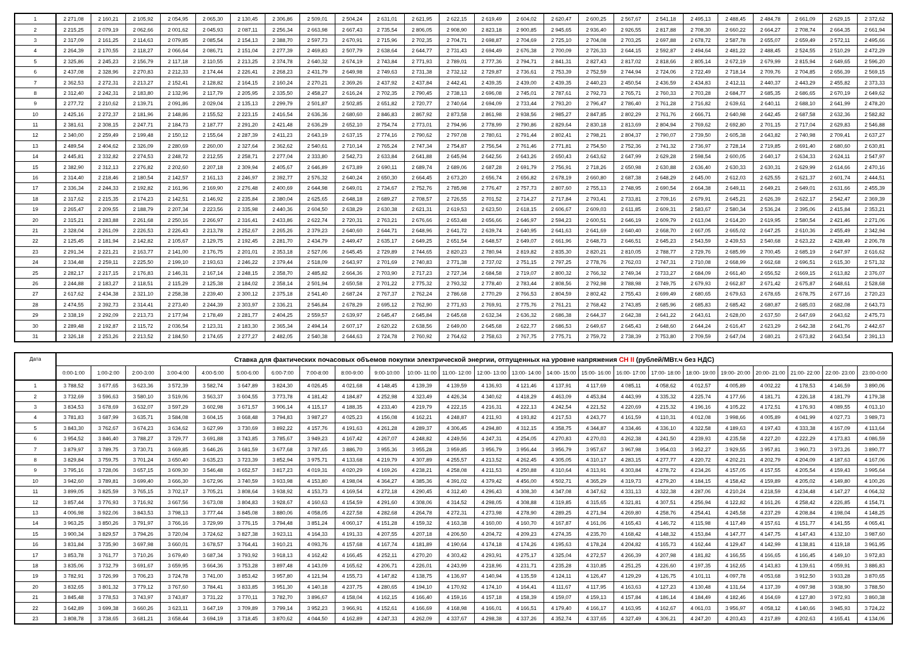| 1 | 2 271,08 | 2 160,21 | 2 105,92 | 2 054,95 | 2 065,30 | 2 130,45 | 2 306,86 | 2 509,01 | 2 504,24 | 2 631,01 | 2 621,95 | 2 622,15 | 2 619,49 | 2 604,02 | 2 620,47 | 2 600,25 | 2 567,67 | 2 541,18 | 2 495,13 | 2 488,45 | 2 484,78 | 2 661,09 | 2 629,15 | 2 372,62 |
| 2 | 2 215,25 | 2 079,19 | 2 062,66 | 2 001,62 | 2 045,93 | 2 087,11 | 2 256,34 | 2 663,98 | 2 667,43 | 2 735,54 | 2 806,05 | 2 908,90 | 2 823,18 | 2 900,85 | 2 945,65 | 2 936,40 | 2 926,55 | 2 817,88 | 2 708,30 | 2 660,22 | 2 664,27 | 2 708,74 | 2 664,35 | 2 661,94 |
| 3 | 2 317,09 | 2 161,25 | 2 114,63 | 2 079,85 | 2 085,54 | 2 154,13 | 2 388,70 | 2 597,73 | 2 670,91 | 2 715,96 | 2 702,35 | 2 704,71 | 2 698,87 | 2 704,69 | 2 725,10 | 2 704,08 | 2 703,25 | 2 697,88 | 2 678,72 | 2 587,78 | 2 655,07 | 2 659,49 | 2 572,11 | 2 495,66 |
| 4 | 2 264,39 | 2 170,55 | 2 118,27 | 2 066,64 | 2 086,71 | 2 151,04 | 2 277,39 | 2 469,83 | 2 507,79 | 2 638,64 | 2 644,77 | 2 731,43 | 2 694,49 | 2 676,38 | 2 700,09 | 2 726,33 | 2 644,15 | 2 592,87 | 2 494,64 | 2 481,22 | 2 488,45 | 2 524,55 | 2 510,29 | 2 472,29 |
| 5 | 2 325,86 | 2 245,23 | 2 156,79 | 2 117,18 | 2 110,55 | 2 213,25 | 2 374,78 | 2 640,32 | 2 674,19 | 2 743,84 | 2 771,93 | 2 789,01 | 2 777,36 | 2 794,71 | 2 841,31 | 2 827,43 | 2 817,02 | 2 818,66 | 2 805,14 | 2 672,19 | 2 679,99 | 2 815,94 | 2 649,65 | 2 596,20 |
| 6 | 2 437,08 | 2 328,96 | 2 270,83 | 2 212,33 | 2 174,44 | 2 226,41 | 2 268,23 | 2 431,79 | 2 649,98 | 2 749,63 | 2 731,38 | 2 732,12 | 2 729,87 | 2 736,61 | 2 753,39 | 2 752,59 | 2 744,94 | 2 724,06 | 2 722,49 | 2 718,14 | 2 709,76 | 2 704,85 | 2 656,39 | 2 569,15 |
| 7 | 2 362,53 | 2 272,31 | 2 213,27 | 2 152,41 | 2 128,82 | 2 164,15 | 2 160,24 | 2 270,21 | 2 369,26 | 2 437,92 | 2 437,84 | 2 442,41 | 2 439,35 | 2 439,00 | 2 439,35 | 2 440,23 | 2 450,54 | 2 436,59 | 2 434,83 | 2 412,11 | 2 440,37 | 2 443,29 | 2 455,82 | 2 373,33 |
| 8 | 2 312,40 | 2 242,31 | 2 183,80 | 2 132,96 | 2 117,79 | 2 205,95 | 2 335,50 | 2 458,27 | 2 616,24 | 2 702,35 | 2 790,45 | 2 738,13 | 2 696,08 | 2 745,01 | 2 787,61 | 2 792,73 | 2 765,71 | 2 760,33 | 2 703,28 | 2 684,77 | 2 685,35 | 2 686,65 | 2 670,19 | 2 649,62 |
| 9 | 2 277,72 | 2 210,62 | 2 139,71 | 2 091,86 | 2 029,04 | 2 135,13 | 2 299,79 | 2 501,87 | 2 502,85 | 2 651,82 | 2 720,77 | 2 740,64 | 2 694,09 | 2 733,44 | 2 793,20 | 2 796,47 | 2 786,40 | 2 761,28 | 2 716,82 | 2 639,61 | 2 640,11 | 2 688,10 | 2 641,99 | 2 478,20 |
| 10 | 2 425,16 | 2 272,37 | 2 181,96 | 2 148,86 | 2 155,52 | 2 223,15 | 2 416,54 | 2 636,36 | 2 680,60 | 2 846,83 | 2 867,92 | 2 873,58 | 2 861,98 | 2 938,56 | 2 985,27 | 2 847,85 | 2 802,29 | 2 761,76 | 2 666,71 | 2 640,98 | 2 642,45 | 2 687,58 | 2 632,36 | 2 582,82 |
| 11 | 2 381,61 | 2 308,15 | 2 247,71 | 2 184,73 | 2 187,77 | 2 291,20 | 2 421,48 | 2 636,29 | 2 652,10 | 2 754,74 | 2 773,01 | 2 794,96 | 2 778,99 | 2 790,86 | 2 829,64 | 2 830,18 | 2 813,69 | 2 804,94 | 2 769,62 | 2 692,80 | 2 701,15 | 2 717,04 | 2 629,83 | 2 546,88 |
| 12 | 2 340,00 | 2 259,49 | 2 199,48 | 2 150,12 | 2 155,64 | 2 287,39 | 2 411,23 | 2 643,19 | 2 637,15 | 2 774,16 | 2 790,62 | 2 797,08 | 2 780,61 | 2 791,44 | 2 802,41 | 2 798,21 | 2 804,37 | 2 790,07 | 2 739,50 | 2 605,38 | 2 643,82 | 2 740,98 | 2 709,41 | 2 637,27 |
| 13 | 2 489,54 | 2 404,62 | 2 326,09 | 2 280,69 | 2 260,00 | 2 327,64 | 2 362,62 | 2 540,61 | 2 710,14 | 2 765,24 | 2 747,34 | 2 754,87 | 2 756,54 | 2 761,46 | 2 771,81 | 2 754,50 | 2 752,36 | 2 741,32 | 2 736,97 | 2 728,14 | 2 719,85 | 2 691,40 | 2 680,60 | 2 630,81 |
| 14 | 2 445,81 | 2 332,82 | 2 274,53 | 2 248,72 | 2 212,55 | 2 258,71 | 2 277,04 | 2 333,80 | 2 542,73 | 2 633,84 | 2 641,88 | 2 645,94 | 2 642,56 | 2 643,26 | 2 650,43 | 2 643,62 | 2 647,99 | 2 629,28 | 2 598,54 | 2 600,05 | 2 640,17 | 2 634,33 | 2 624,11 | 2 547,97 |
| 15 | 2 382,90 | 2 312,13 | 2 276,82 | 2 202,60 | 2 207,18 | 2 309,94 | 2 405,67 | 2 646,89 | 2 673,89 | 2 690,11 | 2 689,74 | 2 689,06 | 2 687,28 | 2 691,79 | 2 756,91 | 2 718,26 | 2 650,98 | 2 630,88 | 2 636,40 | 2 630,33 | 2 630,31 | 2 629,99 | 2 614,66 | 2 470,16 |
| 16 | 2 314,40 | 2 218,46 | 2 180,54 | 2 142,57 | 2 161,13 | 2 246,97 | 2 392,77 | 2 576,32 | 2 640,24 | 2 650,30 | 2 664,45 | 2 673,20 | 2 656,74 | 2 656,82 | 2 678,19 | 2 660,80 | 2 687,38 | 2 648,29 | 2 645,00 | 2 612,03 | 2 625,55 | 2 621,37 | 2 601,74 | 2 444,51 |
| 17 | 2 336,34 | 2 244,33 | 2 192,82 | 2 161,96 | 2 169,90 | 2 276,48 | 2 400,69 | 2 644,98 | 2 649,01 | 2 734,67 | 2 752,76 | 2 785,98 | 2 776,47 | 2 757,73 | 2 807,60 | 2 755,13 | 2 748,95 | 2 690,54 | 2 664,38 | 2 649,11 | 2 649,21 | 2 649,01 | 2 631,66 | 2 455,39 |
| 18 | 2 317,62 | 2 215,35 | 2 174,23 | 2 142,51 | 2 146,92 | 2 235,84 | 2 380,04 | 2 625,65 | 2 648,18 | 2 689,27 | 2 708,57 | 2 726,55 | 2 701,52 | 2 714,27 | 2 717,84 | 2 793,41 | 2 733,81 | 2 709,16 | 2 679,91 | 2 645,21 | 2 626,39 | 2 622,17 | 2 542,47 | 2 369,39 |
| 19 | 2 265,47 | 2 209,55 | 2 188,79 | 2 207,34 | 2 223,56 | 2 335,98 | 2 440,36 | 2 604,50 | 2 638,29 | 2 630,38 | 2 621,31 | 2 619,53 | 2 623,50 | 2 618,15 | 2 606,67 | 2 609,03 | 2 611,85 | 2 609,31 | 2 583,67 | 2 580,34 | 2 536,24 | 2 395,06 | 2 415,84 | 2 353,21 |
| 20 | 2 315,21 | 2 283,88 | 2 261,68 | 2 250,16 | 2 266,97 | 2 316,41 | 2 433,86 | 2 622,74 | 2 720,31 | 2 763,21 | 2 676,66 | 2 653,48 | 2 656,66 | 2 646,97 | 2 594,23 | 2 600,51 | 2 646,19 | 2 609,79 | 2 613,04 | 2 614,20 | 2 619,95 | 2 580,54 | 2 421,46 | 2 271,06 |
| 21 | 2 328,04 | 2 261,09 | 2 226,53 | 2 226,43 | 2 213,78 | 2 252,67 | 2 265,26 | 2 379,23 | 2 640,60 | 2 644,71 | 2 648,96 | 2 641,72 | 2 639,74 | 2 640,95 | 2 641,63 | 2 641,69 | 2 640,40 | 2 668,70 | 2 667,05 | 2 665,02 | 2 647,25 | 2 610,36 | 2 455,49 | 2 342,94 |
| 22 | 2 125,45 | 2 181,94 | 2 142,82 | 2 105,67 | 2 129,75 | 2 192,45 | 2 281,70 | 2 434,79 | 2 449,47 | 2 635,17 | 2 649,25 | 2 651,54 | 2 648,57 | 2 649,07 | 2 661,96 | 2 648,73 | 2 646,51 | 2 645,23 | 2 543,59 | 2 439,53 | 2 540,68 | 2 623,22 | 2 428,49 | 2 206,78 |
| 23 | 2 291,34 | 2 221,21 | 2 163,77 | 2 141,00 | 2 176,75 | 2 201,01 | 2 353,18 | 2 527,06 | 2 645,45 | 2 729,89 | 2 744,65 | 2 820,23 | 2 780,94 | 2 819,82 | 2 835,30 | 2 820,21 | 2 810,05 | 2 788,77 | 2 729,76 | 2 685,99 | 2 700,45 | 2 685,19 | 2 647,97 | 2 616,62 |
| 24 | 2 334,48 | 2 259,11 | 2 225,50 | 2 199,10 | 2 193,63 | 2 246,22 | 2 379,44 | 2 518,09 | 2 643,97 | 2 701,69 | 2 740,83 | 2 771,38 | 2 737,02 | 2 751,15 | 2 797,25 | 2 778,76 | 2 762,03 | 2 747,31 | 2 710,08 | 2 668,99 | 2 662,68 | 2 696,51 | 2 615,30 | 2 571,32 |
| 25 | 2 282,17 | 2 217,15 | 2 176,83 | 2 146,31 | 2 167,14 | 2 248,15 | 2 358,70 | 2 485,82 | 2 664,36 | 2 703,90 | 2 717,23 | 2 727,34 | 2 684,58 | 2 719,07 | 2 800,32 | 2 766,32 | 2 749,34 | 2 733,27 | 2 684,09 | 2 661,40 | 2 656,52 | 2 669,15 | 2 613,82 | 2 376,07 |
| 26 | 2 244,88 | 2 183,27 | 2 118,51 | 2 115,29 | 2 125,38 | 2 184,02 | 2 358,14 | 2 501,94 | 2 650,58 | 2 701,22 | 2 775,32 | 2 793,32 | 2 778,40 | 2 783,44 | 2 808,56 | 2 792,98 | 2 788,98 | 2 749,75 | 2 679,93 | 2 662,87 | 2 671,42 | 2 675,87 | 2 648,61 | 2 528,68 |
| 27 | 2 617,62 | 2 434,38 | 2 321,10 | 2 258,38 | 2 239,40 | 2 300,12 | 2 375,18 | 2 541,40 | 2 687,24 | 2 767,37 | 2 762,24 | 2 786,68 | 2 770,29 | 2 766,53 | 2 804,59 | 2 802,42 | 2 755,43 | 2 699,49 | 2 680,65 | 2 679,63 | 2 678,65 | 2 678,75 | 2 677,16 | 2 720,23 |
| 28 | 2 474,55 | 2 392,73 | 2 314,41 | 2 273,40 | 2 244,39 | 2 303,97 | 2 336,21 | 2 546,84 | 2 678,29 | 2 695,12 | 2 762,90 | 2 771,93 | 2 769,91 | 2 775,76 | 2 761,21 | 2 768,42 | 2 743,85 | 2 685,96 | 2 685,83 | 2 685,42 | 2 680,87 | 2 685,03 | 2 682,08 | 2 643,73 |
| 29 | 2 338,19 | 2 292,09 | 2 213,73 | 2 177,94 | 2 178,49 | 2 281,77 | 2 404,25 | 2 559,57 | 2 639,97 | 2 645,47 | 2 645,84 | 2 645,68 | 2 632,34 | 2 636,32 | 2 686,38 | 2 644,37 | 2 642,38 | 2 641,22 | 2 643,61 | 2 628,00 | 2 637,50 | 2 647,69 | 2 643,62 | 2 475,73 |
| 30 | 2 289,48 | 2 192,87 | 2 115,72 | 2 036,54 | 2 123,31 | 2 183,30 | 2 365,34 | 2 494,14 | 2 607,17 | 2 620,22 | 2 638,56 | 2 649,00 | 2 645,68 | 2 622,77 | 2 686,53 | 2 649,67 | 2 645,43 | 2 648,60 | 2 644,24 | 2 616,47 | 2 623,29 | 2 642,38 | 2 641,76 | 2 442,67 |
| 31 | 2 326,18 | 2 253,26 | 2 213,52 | 2 184,50 | 2 174,65 | 2 277,27 | 2 482,05 | 2 540,38 | 2 644,63 | 2 724,78 | 2 760,92 | 2 764,62 | 2 758,63 | 2 767,75 | 2 775,71 | 2 759,72 | 2 738,39 | 2 753,80 | 2 709,59 | 2 647,04 | 2 680,21 | 2 673,82 | 2 643,54 | 2 391,13 |
| Дата | Ставка для фактических почасовых объемов покупки электрической энергии, отпущенных на уровне напряжения СН II (рублей/МВт.ч без НДС) | | | | | | | | | | | | | | | | | | | | | | | |
| --- | --- | --- | --- | --- | --- | --- | --- | --- | --- | --- | --- | --- | --- | --- | --- | --- | --- | --- | --- | --- | --- | --- | --- | --- |
| | 0:00-1:00 | 1:00-2:00 | 2:00-3:00 | 3:00-4:00 | 4:00-5:00 | 5:00-6:00 | 6:00-7:00 | 7:00-8:00 | 8:00-9:00 | 9:00-10:00 | 10:00- 11:00 | 11:00- 12:00 | 12:00- 13:00 | 13:00- 14:00 | 14:00- 15:00 | 15:00- 16:00 | 16:00- 17:00 | 17:00- 18:00 | 18:00- 19:00 | 19:00- 20:00 | 20:00- 21:00 | 21:00- 22:00 | 22:00- 23:00 | 23:00-0:00 |
| 1 | 3 788,52 | 3 677,65 | 3 623,36 | 3 572,39 | 3 582,74 | 3 647,89 | 3 824,30 | 4 026,45 | 4 021,68 | 4 148,45 | 4 139,39 | 4 139,59 | 4 136,93 | 4 121,46 | 4 137,91 | 4 117,69 | 4 085,11 | 4 058,62 | 4 012,57 | 4 005,89 | 4 002,22 | 4 178,53 | 4 146,59 | 3 890,06 |
| 2 | 3 732,69 | 3 596,63 | 3 580,10 | 3 519,06 | 3 563,37 | 3 604,55 | 3 773,78 | 4 181,42 | 4 184,87 | 4 252,98 | 4 323,49 | 4 426,34 | 4 340,62 | 4 418,29 | 4 463,09 | 4 453,84 | 4 443,99 | 4 335,32 | 4 225,74 | 4 177,66 | 4 181,71 | 4 226,18 | 4 181,79 | 4 179,38 |
| 3 | 3 834,53 | 3 678,69 | 3 632,07 | 3 597,29 | 3 602,98 | 3 671,57 | 3 906,14 | 4 115,17 | 4 188,35 | 4 233,40 | 4 219,79 | 4 222,15 | 4 216,31 | 4 222,13 | 4 242,54 | 4 221,52 | 4 220,69 | 4 215,32 | 4 196,16 | 4 105,22 | 4 172,51 | 4 176,93 | 4 089,55 | 4 013,10 |
| 4 | 3 781,83 | 3 687,99 | 3 635,71 | 3 584,08 | 3 604,15 | 3 668,48 | 3 794,83 | 3 987,27 | 4 025,23 | 4 156,08 | 4 162,21 | 4 248,87 | 4 211,93 | 4 193,82 | 4 217,53 | 4 243,77 | 4 161,59 | 4 110,31 | 4 012,08 | 3 998,66 | 4 005,89 | 4 041,99 | 4 027,73 | 3 989,73 |
| 5 | 3 843,30 | 3 762,67 | 3 674,23 | 3 634,62 | 3 627,99 | 3 730,69 | 3 892,22 | 4 157,76 | 4 191,63 | 4 261,28 | 4 289,37 | 4 306,45 | 4 294,80 | 4 312,15 | 4 358,75 | 4 344,87 | 4 334,46 | 4 336,10 | 4 322,58 | 4 189,63 | 4 197,43 | 4 333,38 | 4 167,09 | 4 113,64 |
| 6 | 3 954,52 | 3 846,40 | 3 788,27 | 3 729,77 | 3 691,88 | 3 743,85 | 3 785,67 | 3 949,23 | 4 167,42 | 4 267,07 | 4 248,82 | 4 249,56 | 4 247,31 | 4 254,05 | 4 270,83 | 4 270,03 | 4 262,38 | 4 241,50 | 4 239,93 | 4 235,58 | 4 227,20 | 4 222,29 | 4 173,83 | 4 086,59 |
| 7 | 3 879,97 | 3 789,75 | 3 730,71 | 3 669,85 | 3 646,26 | 3 681,59 | 3 677,68 | 3 787,65 | 3 886,70 | 3 955,36 | 3 955,28 | 3 959,85 | 3 956,79 | 3 956,44 | 3 956,79 | 3 957,67 | 3 967,98 | 3 954,03 | 3 952,27 | 3 929,55 | 3 957,81 | 3 960,73 | 3 973,26 | 3 890,77 |
| 8 | 3 829,84 | 3 759,75 | 3 701,24 | 3 650,40 | 3 635,23 | 3 723,39 | 3 852,94 | 3 975,71 | 4 133,68 | 4 219,79 | 4 307,89 | 4 255,57 | 4 213,52 | 4 262,45 | 4 305,05 | 4 310,17 | 4 283,15 | 4 277,77 | 4 220,72 | 4 202,21 | 4 202,79 | 4 204,09 | 4 187,63 | 4 167,06 |
| 9 | 3 795,16 | 3 728,06 | 3 657,15 | 3 609,30 | 3 546,48 | 3 652,57 | 3 817,23 | 4 019,31 | 4 020,29 | 4 169,26 | 4 238,21 | 4 258,08 | 4 211,53 | 4 250,88 | 4 310,64 | 4 313,91 | 4 303,84 | 4 278,72 | 4 234,26 | 4 157,05 | 4 157,55 | 4 205,54 | 4 159,43 | 3 995,64 |
| 10 | 3 942,60 | 3 789,81 | 3 699,40 | 3 666,30 | 3 672,96 | 3 740,59 | 3 933,98 | 4 153,80 | 4 198,04 | 4 364,27 | 4 385,36 | 4 391,02 | 4 379,42 | 4 456,00 | 4 502,71 | 4 365,29 | 4 319,73 | 4 279,20 | 4 184,15 | 4 158,42 | 4 159,89 | 4 205,02 | 4 149,80 | 4 100,26 |
| 11 | 3 899,05 | 3 825,59 | 3 765,15 | 3 702,17 | 3 705,21 | 3 808,64 | 3 938,92 | 4 153,73 | 4 169,54 | 4 272,18 | 4 290,45 | 4 312,40 | 4 296,43 | 4 308,30 | 4 347,08 | 4 347,62 | 4 331,13 | 4 322,38 | 4 287,06 | 4 210,24 | 4 218,59 | 4 234,48 | 4 147,27 | 4 064,32 |
| 12 | 3 857,44 | 3 776,93 | 3 716,92 | 3 667,56 | 3 673,08 | 3 804,83 | 3 928,67 | 4 160,63 | 4 154,59 | 4 291,60 | 4 308,06 | 4 314,52 | 4 298,05 | 4 308,88 | 4 319,85 | 4 315,65 | 4 321,81 | 4 307,51 | 4 256,94 | 4 122,82 | 4 161,26 | 4 258,42 | 4 226,85 | 4 154,71 |
| 13 | 4 006,98 | 3 922,06 | 3 843,53 | 3 798,13 | 3 777,44 | 3 845,08 | 3 880,06 | 4 058,05 | 4 227,58 | 4 282,68 | 4 264,78 | 4 272,31 | 4 273,98 | 4 278,90 | 4 289,25 | 4 271,94 | 4 269,80 | 4 258,76 | 4 254,41 | 4 245,58 | 4 237,29 | 4 208,84 | 4 198,04 | 4 148,25 |
| 14 | 3 963,25 | 3 850,26 | 3 791,97 | 3 766,16 | 3 729,99 | 3 776,15 | 3 794,48 | 3 851,24 | 4 060,17 | 4 151,28 | 4 159,32 | 4 163,38 | 4 160,00 | 4 160,70 | 4 167,87 | 4 161,06 | 4 165,43 | 4 146,72 | 4 115,98 | 4 117,49 | 4 157,61 | 4 151,77 | 4 141,55 | 4 065,41 |
| 15 | 3 900,34 | 3 829,57 | 3 794,26 | 3 720,04 | 3 724,62 | 3 827,38 | 3 923,11 | 4 164,33 | 4 191,33 | 4 207,55 | 4 207,18 | 4 206,50 | 4 204,72 | 4 209,23 | 4 274,35 | 4 235,70 | 4 168,42 | 4 148,32 | 4 153,84 | 4 147,77 | 4 147,75 | 4 147,43 | 4 132,10 | 3 987,60 |
| 16 | 3 831,84 | 3 735,90 | 3 697,98 | 3 660,01 | 3 678,57 | 3 764,41 | 3 910,21 | 4 093,76 | 4 157,68 | 4 167,74 | 4 181,89 | 4 190,64 | 4 174,18 | 4 174,26 | 4 195,63 | 4 178,24 | 4 204,82 | 4 165,73 | 4 162,44 | 4 129,47 | 4 142,99 | 4 138,81 | 4 119,18 | 3 961,95 |
| 17 | 3 853,78 | 3 761,77 | 3 710,26 | 3 679,40 | 3 687,34 | 3 793,92 | 3 918,13 | 4 162,42 | 4 166,45 | 4 252,11 | 4 270,20 | 4 303,42 | 4 293,91 | 4 275,17 | 4 325,04 | 4 272,57 | 4 266,39 | 4 207,98 | 4 181,82 | 4 166,55 | 4 166,65 | 4 166,45 | 4 149,10 | 3 972,83 |
| 18 | 3 835,06 | 3 732,79 | 3 691,67 | 3 659,95 | 3 664,36 | 3 753,28 | 3 897,48 | 4 143,09 | 4 165,62 | 4 206,71 | 4 226,01 | 4 243,99 | 4 218,96 | 4 231,71 | 4 235,28 | 4 310,85 | 4 251,25 | 4 226,60 | 4 197,35 | 4 162,65 | 4 143,83 | 4 139,61 | 4 059,91 | 3 886,83 |
| 19 | 3 782,91 | 3 726,99 | 3 706,23 | 3 724,78 | 3 741,00 | 3 853,42 | 3 957,80 | 4 121,94 | 4 155,73 | 4 147,82 | 4 138,75 | 4 136,97 | 4 140,94 | 4 135,59 | 4 124,11 | 4 126,47 | 4 129,29 | 4 126,75 | 4 101,11 | 4 097,78 | 4 053,68 | 3 912,50 | 3 933,28 | 3 870,65 |
| 20 | 3 832,65 | 3 801,32 | 3 779,12 | 3 767,60 | 3 784,41 | 3 833,85 | 3 951,30 | 4 140,18 | 4 237,75 | 4 280,65 | 4 194,10 | 4 170,92 | 4 174,10 | 4 164,41 | 4 111,67 | 4 117,95 | 4 163,63 | 4 127,23 | 4 130,48 | 4 131,64 | 4 137,39 | 4 097,98 | 3 938,90 | 3 788,50 |
| 21 | 3 845,48 | 3 778,53 | 3 743,97 | 3 743,87 | 3 731,22 | 3 770,11 | 3 782,70 | 3 896,67 | 4 158,04 | 4 162,15 | 4 166,40 | 4 159,16 | 4 157,18 | 4 158,39 | 4 159,07 | 4 159,13 | 4 157,84 | 4 186,14 | 4 184,49 | 4 182,46 | 4 164,69 | 4 127,80 | 3 972,93 | 3 860,38 |
| 22 | 3 642,89 | 3 699,38 | 3 660,26 | 3 623,11 | 3 647,19 | 3 709,89 | 3 799,14 | 3 952,23 | 3 966,91 | 4 152,61 | 4 166,69 | 4 168,98 | 4 166,01 | 4 166,51 | 4 179,40 | 4 166,17 | 4 163,95 | 4 162,67 | 4 061,03 | 3 956,97 | 4 058,12 | 4 140,66 | 3 945,93 | 3 724,22 |
| 23 | 3 808,78 | 3 738,65 | 3 681,21 | 3 658,44 | 3 694,19 | 3 718,45 | 3 870,62 | 4 044,50 | 4 162,89 | 4 247,33 | 4 262,09 | 4 337,67 | 4 298,38 | 4 337,26 | 4 352,74 | 4 337,65 | 4 327,49 | 4 306,21 | 4 247,20 | 4 203,43 | 4 217,89 | 4 202,63 | 4 165,41 | 4 134,06 |